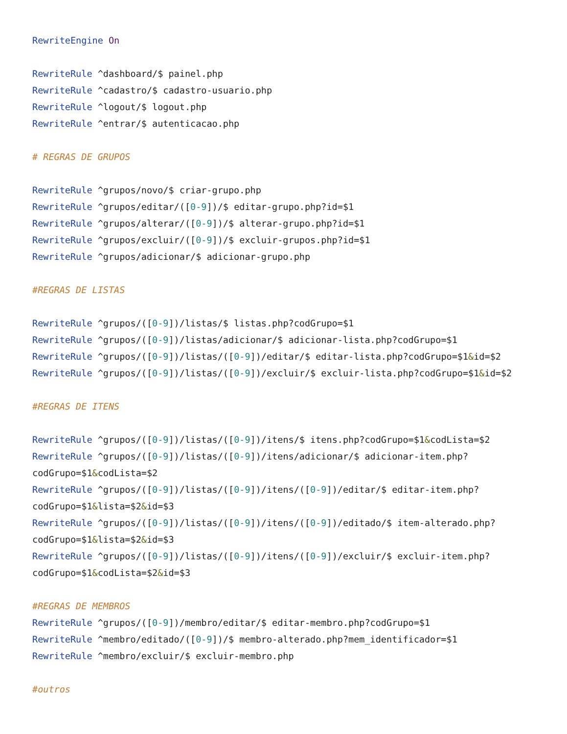RewriteEngine On

RewriteRule ^dashboard/$ painel.php
RewriteRule ^cadastro/$ cadastro-usuario.php
RewriteRule ^logout/$ logout.php
RewriteRule ^entrar/$ autenticacao.php

# REGRAS DE GRUPOS

RewriteRule ^grupos/novo/$ criar-grupo.php
RewriteRule ^grupos/editar/([0-9])/$ editar-grupo.php?id=$1
RewriteRule ^grupos/alterar/([0-9])/$ alterar-grupo.php?id=$1
RewriteRule ^grupos/excluir/([0-9])/$ excluir-grupos.php?id=$1
RewriteRule ^grupos/adicionar/$ adicionar-grupo.php

#REGRAS DE LISTAS

RewriteRule ^grupos/([0-9])/listas/$ listas.php?codGrupo=$1
RewriteRule ^grupos/([0-9])/listas/adicionar/$ adicionar-lista.php?codGrupo=$1
RewriteRule ^grupos/([0-9])/listas/([0-9])/editar/$ editar-lista.php?codGrupo=$1&id=$2
RewriteRule ^grupos/([0-9])/listas/([0-9])/excluir/$ excluir-lista.php?codGrupo=$1&id=$2

#REGRAS DE ITENS

RewriteRule ^grupos/([0-9])/listas/([0-9])/itens/$ itens.php?codGrupo=$1&codLista=$2
RewriteRule ^grupos/([0-9])/listas/([0-9])/itens/adicionar/$ adicionar-item.php?
codGrupo=$1&codLista=$2
RewriteRule ^grupos/([0-9])/listas/([0-9])/itens/([0-9])/editar/$ editar-item.php?
codGrupo=$1&lista=$2&id=$3
RewriteRule ^grupos/([0-9])/listas/([0-9])/itens/([0-9])/editado/$ item-alterado.php?
codGrupo=$1&lista=$2&id=$3
RewriteRule ^grupos/([0-9])/listas/([0-9])/itens/([0-9])/excluir/$ excluir-item.php?
codGrupo=$1&codLista=$2&id=$3

#REGRAS DE MEMBROS
RewriteRule ^grupos/([0-9])/membro/editar/$ editar-membro.php?codGrupo=$1
RewriteRule ^membro/editado/([0-9])/$ membro-alterado.php?mem_identificador=$1
RewriteRule ^membro/excluir/$ excluir-membro.php

#outros